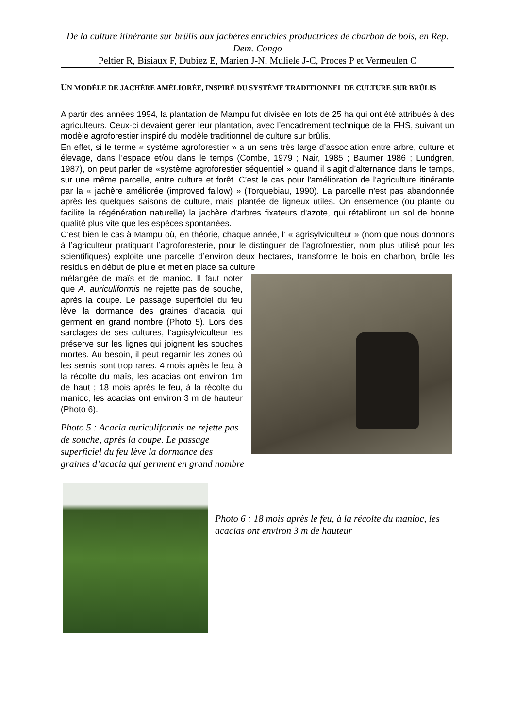De la culture itinérante sur brûlis aux jachères enrichies productrices de charbon de bois, en Rep. Dem. Congo
Peltier R, Bisiaux F, Dubiez E, Marien J-N, Muliele J-C, Proces P et Vermeulen C
UN MODÈLE DE JACHÈRE AMÉLIORÉE, INSPIRÉ DU SYSTÈME TRADITIONNEL DE CULTURE SUR BRÛLIS
A partir des années 1994, la plantation de Mampu fut divisée en lots de 25 ha qui ont été attribués à des agriculteurs. Ceux-ci devaient gérer leur plantation, avec l’encadrement technique de la FHS, suivant un modèle agroforestier inspiré du modèle traditionnel de culture sur brûlis.
En effet, si le terme « système agroforestier » a un sens très large d’association entre arbre, culture et élevage, dans l’espace et/ou dans le temps (Combe, 1979 ; Nair, 1985 ; Baumer 1986 ; Lundgren, 1987), on peut parler de «système agroforestier séquentiel » quand il s’agit d’alternance dans le temps, sur une même parcelle, entre culture et forêt. C’est le cas pour l'amélioration de l'agriculture itinérante par la « jachère améliorée (improved fallow) » (Torquebiau, 1990). La parcelle n'est pas abandonnée après les quelques saisons de culture, mais plantée de ligneux utiles. On ensemence (ou plante ou facilite la régénération naturelle) la jachère d'arbres fixateurs d'azote, qui rétabliront un sol de bonne qualité plus vite que les espèces spontanées.
C’est bien le cas à Mampu où, en théorie, chaque année, l’ « agrisylviculteur » (nom que nous donnons à l’agriculteur pratiquant l’agroforesterie, pour le distinguer de l’agroforestier, nom plus utilisé pour les scientifiques) exploite une parcelle d’environ deux hectares, transforme le bois en charbon, brûle les résidus en début de pluie et met en place sa culture
mélangée de maïs et de manioc. Il faut noter que A. auriculiformis ne rejette pas de souche, après la coupe. Le passage superficiel du feu lève la dormance des graines d’acacia qui germent en grand nombre (Photo 5). Lors des sarclages de ses cultures, l’agrisylviculteur les préserve sur les lignes qui joignent les souches mortes. Au besoin, il peut regarnir les zones où les semis sont trop rares. 4 mois après le feu, à la récolte du maïs, les acacias ont environ 1m de haut ; 18 mois après le feu, à la récolte du manioc, les acacias ont environ 3 m de hauteur (Photo 6).
Photo 5 : Acacia auriculiformis ne rejette pas de souche, après la coupe. Le passage superficiel du feu lève la dormance des graines d’acacia qui germent en grand nombre
Photo 6 : 18 mois après le feu, à la récolte du manioc, les acacias ont environ 3 m de hauteur